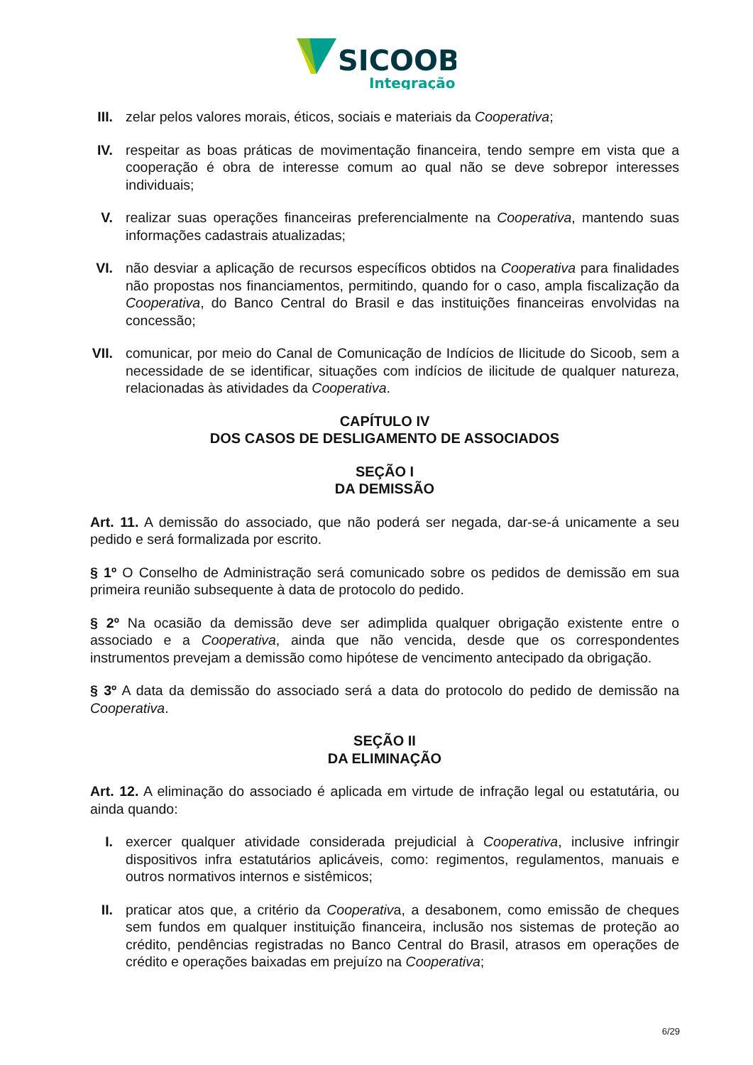SICOOB
Integração
III. zelar pelos valores morais, éticos, sociais e materiais da Cooperativa;
IV. respeitar as boas práticas de movimentação financeira, tendo sempre em vista que a cooperação é obra de interesse comum ao qual não se deve sobrepor interesses individuais;
V. realizar suas operações financeiras preferencialmente na Cooperativa, mantendo suas informações cadastrais atualizadas;
VI. não desviar a aplicação de recursos específicos obtidos na Cooperativa para finalidades não propostas nos financiamentos, permitindo, quando for o caso, ampla fiscalização da Cooperativa, do Banco Central do Brasil e das instituições financeiras envolvidas na concessão;
VII. comunicar, por meio do Canal de Comunicação de Indícios de Ilicitude do Sicoob, sem a necessidade de se identificar, situações com indícios de ilicitude de qualquer natureza, relacionadas às atividades da Cooperativa.
CAPÍTULO IV
DOS CASOS DE DESLIGAMENTO DE ASSOCIADOS
SEÇÃO I
DA DEMISSÃO
Art. 11. A demissão do associado, que não poderá ser negada, dar-se-á unicamente a seu pedido e será formalizada por escrito.
§ 1º O Conselho de Administração será comunicado sobre os pedidos de demissão em sua primeira reunião subsequente à data de protocolo do pedido.
§ 2º Na ocasião da demissão deve ser adimplida qualquer obrigação existente entre o associado e a Cooperativa, ainda que não vencida, desde que os correspondentes instrumentos prevejam a demissão como hipótese de vencimento antecipado da obrigação.
§ 3º A data da demissão do associado será a data do protocolo do pedido de demissão na Cooperativa.
SEÇÃO II
DA ELIMINAÇÃO
Art. 12. A eliminação do associado é aplicada em virtude de infração legal ou estatutária, ou ainda quando:
I. exercer qualquer atividade considerada prejudicial à Cooperativa, inclusive infringir dispositivos infra estatutários aplicáveis, como: regimentos, regulamentos, manuais e outros normativos internos e sistêmicos;
II. praticar atos que, a critério da Cooperativa, a desabonem, como emissão de cheques sem fundos em qualquer instituição financeira, inclusão nos sistemas de proteção ao crédito, pendências registradas no Banco Central do Brasil, atrasos em operações de crédito e operações baixadas em prejuízo na Cooperativa;
6/29